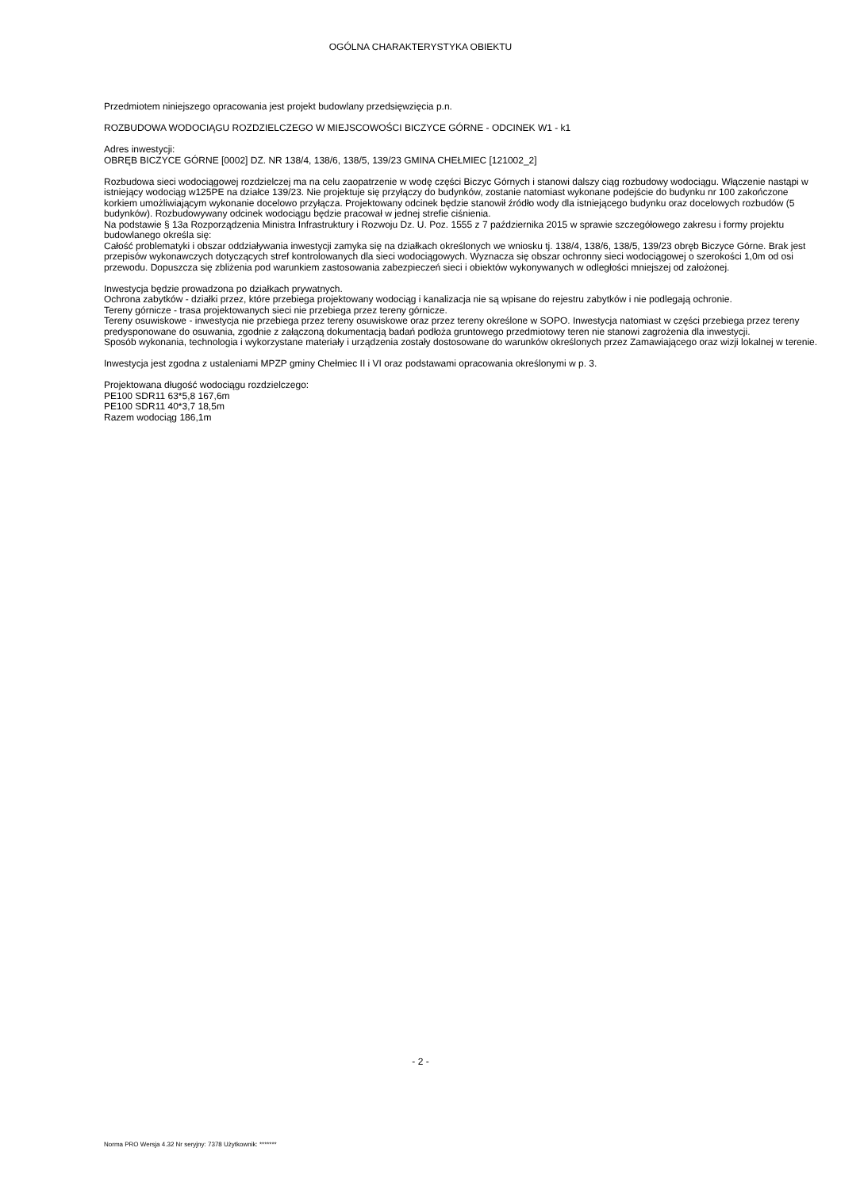OGÓLNA CHARAKTERYSTYKA OBIEKTU
Przedmiotem niniejszego opracowania jest projekt budowlany przedsięwzięcia p.n.
ROZBUDOWA WODOCIĄGU ROZDZIELCZEGO W MIEJSCOWOŚCI BICZYCE GÓRNE - ODCINEK W1 - k1
Adres inwestycji:
OBRĘB BICZYCE GÓRNE [0002] DZ. NR 138/4, 138/6, 138/5, 139/23 GMINA CHEŁMIEC [121002_2]
Rozbudowa sieci wodociągowej rozdzielczej ma na celu zaopatrzenie w wodę części Biczyc Górnych i stanowi dalszy ciąg rozbudowy wodociągu. Włączenie nastąpi w istniejący wodociąg w125PE na działce 139/23. Nie projektuje się przyłączy do budynków, zostanie natomiast wykonane podejście do budynku nr 100 zakończone korkiem umożliwiającym wykonanie docelowo przyłącza. Projektowany odcinek będzie stanowił źródło wody dla istniejącego budynku oraz docelowych rozbudów (5 budynków). Rozbudowywany odcinek wodociągu będzie pracował w jednej strefie ciśnienia.
Na podstawie § 13a Rozporządzenia Ministra Infrastruktury i Rozwoju Dz. U. Poz. 1555 z 7 października 2015 w sprawie szczegółowego zakresu i formy projektu budowlanego określa się:
Całość problematyki i obszar oddziaływania inwestycji zamyka się na działkach określonych we wniosku tj. 138/4, 138/6, 138/5, 139/23 obręb Biczyce Górne. Brak jest przepisów wykonawczych dotyczących stref kontrolowanych dla sieci wodociągowych. Wyznacza się obszar ochronny sieci wodociągowej o szerokości 1,0m od osi przewodu. Dopuszcza się zbliżenia pod warunkiem zastosowania zabezpieczeń sieci i obiektów wykonywanych w odległości mniejszej od założonej.
Inwestycja będzie prowadzona po działkach prywatnych.
Ochrona zabytków - działki przez, które przebiega projektowany wodociąg i kanalizacja nie są wpisane do rejestru zabytków i nie podlegają ochronie.
Tereny górnicze - trasa projektowanych sieci nie przebiega przez tereny górnicze.
Tereny osuwiskowe - inwestycja nie przebiega przez tereny osuwiskowe oraz przez tereny określone w SOPO. Inwestycja natomiast w części przebiega przez tereny predysponowane do osuwania, zgodnie z załączoną dokumentacją badań podłoża gruntowego przedmiotowy teren nie stanowi zagrożenia dla inwestycji.
Sposób wykonania, technologia i wykorzystane materiały i urządzenia zostały dostosowane do warunków określonych przez Zamawiającego oraz wizji lokalnej w terenie.
Inwestycja jest zgodna z ustaleniami MPZP gminy Chełmiec II i VI oraz podstawami opracowania określonymi w p. 3.
Projektowana długość wodociągu rozdzielczego:
PE100 SDR11 63*5,8 167,6m
PE100 SDR11 40*3,7 18,5m
Razem wodociąg 186,1m
- 2 -
Norma PRO Wersja 4.32 Nr seryjny: 7378 Użytkownik: *******